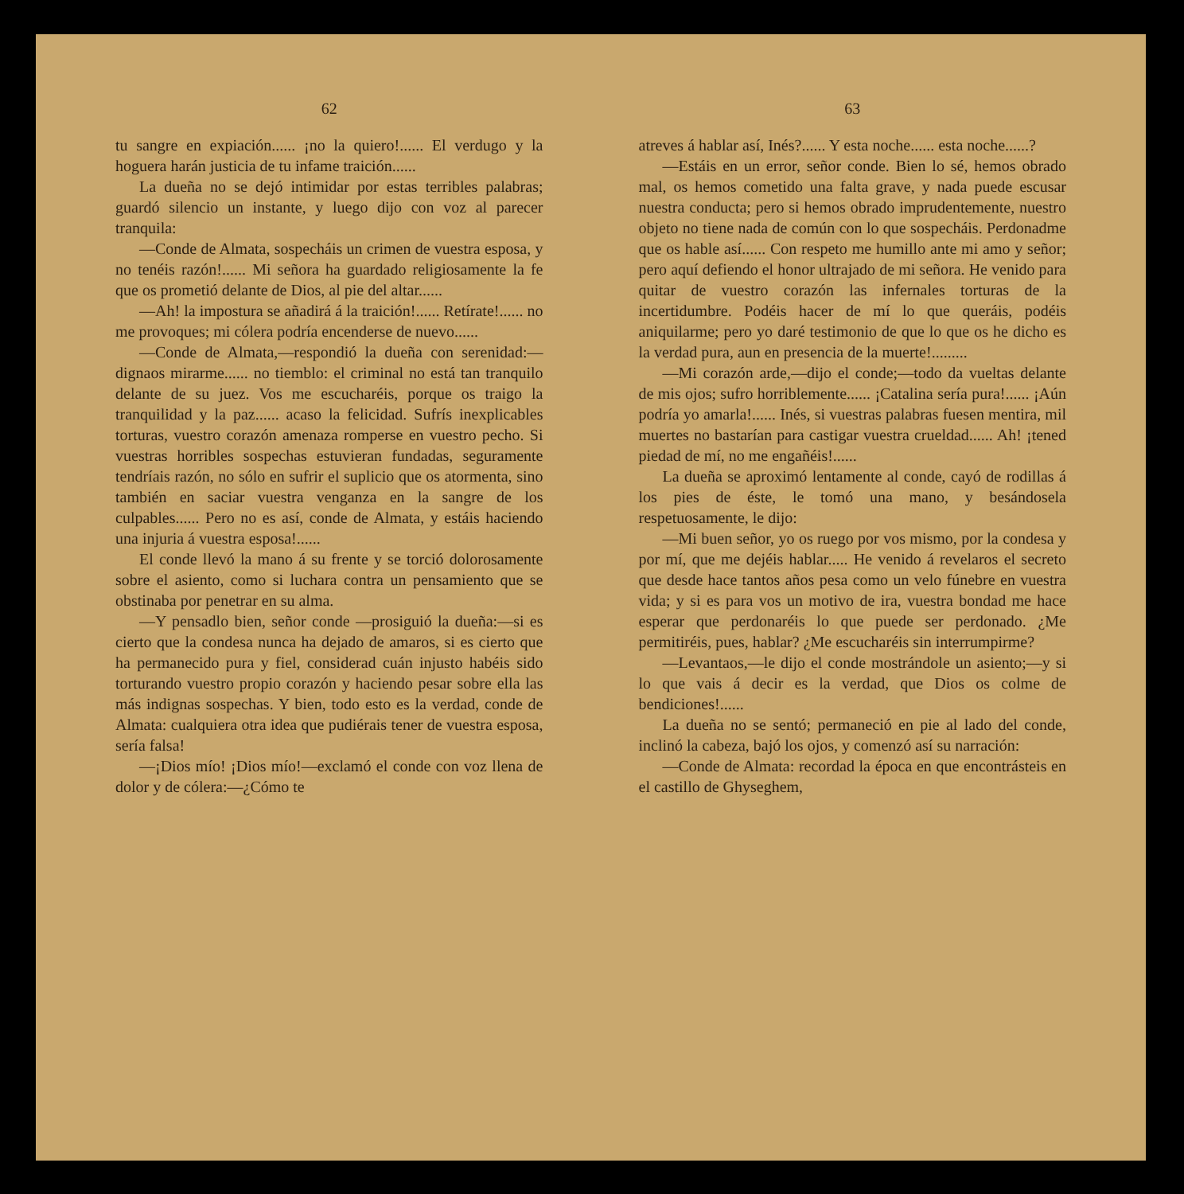62
tu sangre en expiación...... ¡no la quiero!...... El verdugo y la hoguera harán justicia de tu infame traición......
La dueña no se dejó intimidar por estas terribles palabras; guardó silencio un instante, y luego dijo con voz al parecer tranquila:
—Conde de Almata, sospecháis un crimen de vuestra esposa, y no tenéis razón!...... Mi señora ha guardado religiosamente la fe que os prometió delante de Dios, al pie del altar......
—Ah! la impostura se añadirá á la traición!...... Retírate!...... no me provoques; mi cólera podría encenderse de nuevo......
—Conde de Almata,—respondió la dueña con serenidad:—dignaos mirarme...... no tiemblo: el criminal no está tan tranquilo delante de su juez. Vos me escucharéis, porque os traigo la tranquilidad y la paz...... acaso la felicidad. Sufrís inexplicables torturas, vuestro corazón amenaza romperse en vuestro pecho. Si vuestras horribles sospechas estuvieran fundadas, seguramente tendríais razón, no sólo en sufrir el suplicio que os atormenta, sino también en saciar vuestra venganza en la sangre de los culpables...... Pero no es así, conde de Almata, y estáis haciendo una injuria á vuestra esposa!......
El conde llevó la mano á su frente y se torció dolorosamente sobre el asiento, como si luchara contra un pensamiento que se obstinaba por penetrar en su alma.
—Y pensadlo bien, señor conde —prosiguió la dueña:—si es cierto que la condesa nunca ha dejado de amaros, si es cierto que ha permanecido pura y fiel, considerad cuán injusto habéis sido torturando vuestro propio corazón y haciendo pesar sobre ella las más indignas sospechas. Y bien, todo esto es la verdad, conde de Almata: cualquiera otra idea que pudiérais tener de vuestra esposa, sería falsa!
—¡Dios mío! ¡Dios mío!—exclamó el conde con voz llena de dolor y de cólera:—¿Cómo te
63
atreves á hablar así, Inés?...... Y esta noche...... esta noche......?
—Estáis en un error, señor conde. Bien lo sé, hemos obrado mal, os hemos cometido una falta grave, y nada puede escusar nuestra conducta; pero si hemos obrado imprudentemente, nuestro objeto no tiene nada de común con lo que sospecháis. Perdonadme que os hable así...... Con respeto me humillo ante mi amo y señor; pero aquí defiendo el honor ultrajado de mi señora. He venido para quitar de vuestro corazón las infernales torturas de la incertidumbre. Podéis hacer de mí lo que queráis, podéis aniquilarme; pero yo daré testimonio de que lo que os he dicho es la verdad pura, aun en presencia de la muerte!.........
—Mi corazón arde,—dijo el conde;—todo da vueltas delante de mis ojos; sufro horriblemente...... ¡Catalina sería pura!...... ¡Aún podría yo amarla!...... Inés, si vuestras palabras fuesen mentira, mil muertes no bastarían para castigar vuestra crueldad...... Ah! ¡tened piedad de mí, no me engañéis!......
La dueña se aproximó lentamente al conde, cayó de rodillas á los pies de éste, le tomó una mano, y besándosela respetuosamente, le dijo:
—Mi buen señor, yo os ruego por vos mismo, por la condesa y por mí, que me dejéis hablar..... He venido á revelaros el secreto que desde hace tantos años pesa como un velo fúnebre en vuestra vida; y si es para vos un motivo de ira, vuestra bondad me hace esperar que perdonaréis lo que puede ser perdonado. ¿Me permitiréis, pues, hablar? ¿Me escucharéis sin interrumpirme?
—Levantaos,—le dijo el conde mostrándole un asiento;—y si lo que vais á decir es la verdad, que Dios os colme de bendiciones!......
La dueña no se sentó; permaneció en pie al lado del conde, inclinó la cabeza, bajó los ojos, y comenzó así su narración:
—Conde de Almata: recordad la época en que encontrásteis en el castillo de Ghyseghem,